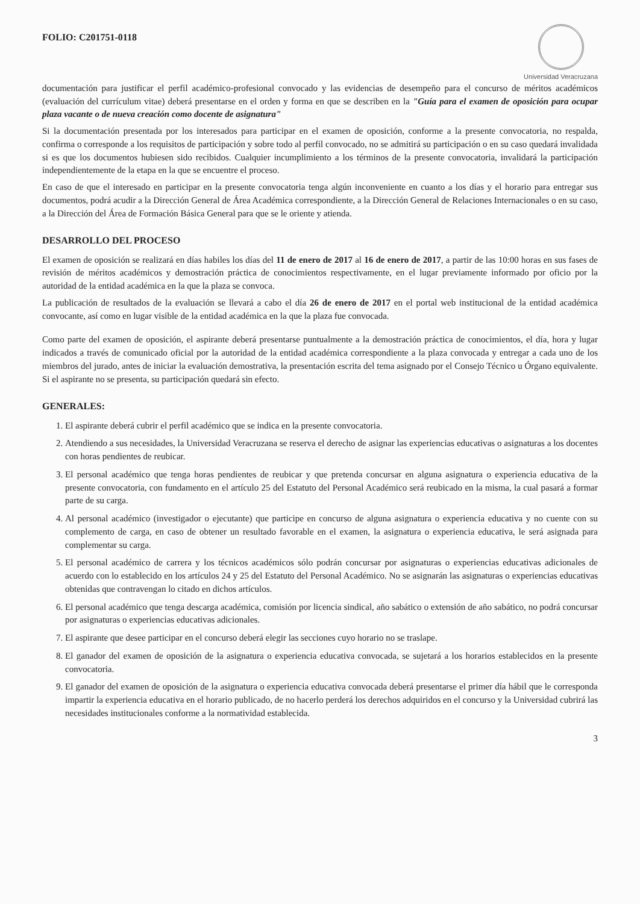FOLIO: C201751-0118
Universidad Veracruzana
documentación para justificar el perfil académico-profesional convocado y las evidencias de desempeño para el concurso de méritos académicos (evaluación del currículum vitae) deberá presentarse en el orden y forma en que se describen en la "Guía para el examen de oposición para ocupar plaza vacante o de nueva creación como docente de asignatura"
Si la documentación presentada por los interesados para participar en el examen de oposición, conforme a la presente convocatoria, no respalda, confirma o corresponde a los requisitos de participación y sobre todo al perfil convocado, no se admitirá su participación o en su caso quedará invalidada si es que los documentos hubiesen sido recibidos. Cualquier incumplimiento a los términos de la presente convocatoria, invalidará la participación independientemente de la etapa en la que se encuentre el proceso.
En caso de que el interesado en participar en la presente convocatoria tenga algún inconveniente en cuanto a los días y el horario para entregar sus documentos, podrá acudir a la Dirección General de Área Académica correspondiente, a la Dirección General de Relaciones Internacionales o en su caso, a la Dirección del Área de Formación Básica General para que se le oriente y atienda.
DESARROLLO DEL PROCESO
El examen de oposición se realizará en días habiles los días del 11 de enero de 2017 al 16 de enero de 2017, a partir de las 10:00 horas en sus fases de revisión de méritos académicos y demostración práctica de conocimientos respectivamente, en el lugar previamente informado por oficio por la autoridad de la entidad académica en la que la plaza se convoca.
La publicación de resultados de la evaluación se llevará a cabo el día 26 de enero de 2017 en el portal web institucional de la entidad académica convocante, así como en lugar visible de la entidad académica en la que la plaza fue convocada.
Como parte del examen de oposición, el aspirante deberá presentarse puntualmente a la demostración práctica de conocimientos, el día, hora y lugar indicados a través de comunicado oficial por la autoridad de la entidad académica correspondiente a la plaza convocada y entregar a cada uno de los miembros del jurado, antes de iniciar la evaluación demostrativa, la presentación escrita del tema asignado por el Consejo Técnico u Órgano equivalente. Si el aspirante no se presenta, su participación quedará sin efecto.
GENERALES:
1. El aspirante deberá cubrir el perfil académico que se indica en la presente convocatoria.
2. Atendiendo a sus necesidades, la Universidad Veracruzana se reserva el derecho de asignar las experiencias educativas o asignaturas a los docentes con horas pendientes de reubicar.
3. El personal académico que tenga horas pendientes de reubicar y que pretenda concursar en alguna asignatura o experiencia educativa de la presente convocatoria, con fundamento en el artículo 25 del Estatuto del Personal Académico será reubicado en la misma, la cual pasará a formar parte de su carga.
4. Al personal académico (investigador o ejecutante) que participe en concurso de alguna asignatura o experiencia educativa y no cuente con su complemento de carga, en caso de obtener un resultado favorable en el examen, la asignatura o experiencia educativa, le será asignada para complementar su carga.
5. El personal académico de carrera y los técnicos académicos sólo podrán concursar por asignaturas o experiencias educativas adicionales de acuerdo con lo establecido en los artículos 24 y 25 del Estatuto del Personal Académico. No se asignarán las asignaturas o experiencias educativas obtenidas que contravengan lo citado en dichos artículos.
6. El personal académico que tenga descarga académica, comisión por licencia sindical, año sabático o extensión de año sabático, no podrá concursar por asignaturas o experiencias educativas adicionales.
7. El aspirante que desee participar en el concurso deberá elegir las secciones cuyo horario no se traslape.
8. El ganador del examen de oposición de la asignatura o experiencia educativa convocada, se sujetará a los horarios establecidos en la presente convocatoria.
9. El ganador del examen de oposición de la asignatura o experiencia educativa convocada deberá presentarse el primer día hábil que le corresponda impartir la experiencia educativa en el horario publicado, de no hacerlo perderá los derechos adquiridos en el concurso y la Universidad cubrirá las necesidades institucionales conforme a la normatividad establecida.
3